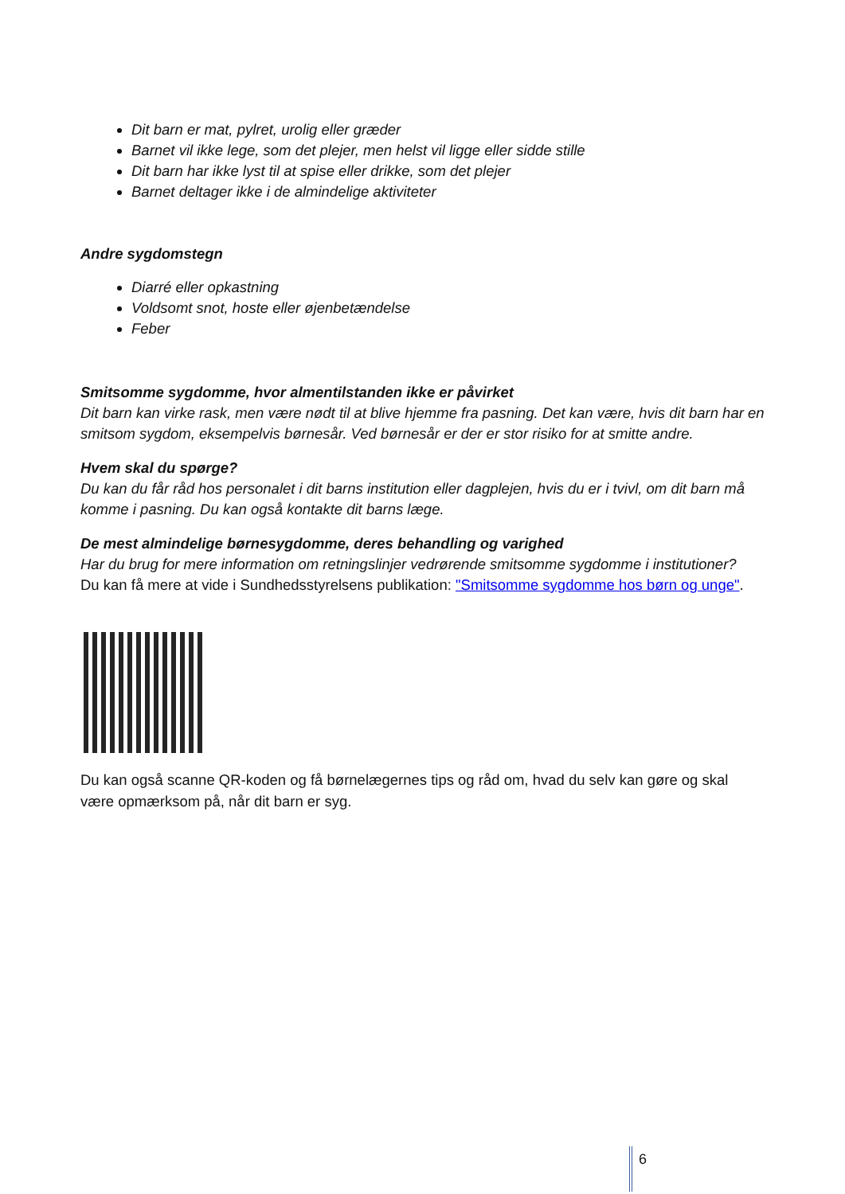Dit barn er mat, pylret, urolig eller græder
Barnet vil ikke lege, som det plejer, men helst vil ligge eller sidde stille
Dit barn har ikke lyst til at spise eller drikke, som det plejer
Barnet deltager ikke i de almindelige aktiviteter
Andre sygdomstegn
Diarré eller opkastning
Voldsomt snot, hoste eller øjenbetændelse
Feber
Smitsomme sygdomme, hvor almentilstanden ikke er påvirket
Dit barn kan virke rask, men være nødt til at blive hjemme fra pasning. Det kan være, hvis dit barn har en smitsom sygdom, eksempelvis børnesår. Ved børnesår er der er stor risiko for at smitte andre.
Hvem skal du spørge?
Du kan du får råd hos personalet i dit barns institution eller dagplejen, hvis du er i tvivl, om dit barn må komme i pasning. Du kan også kontakte dit barns læge.
De mest almindelige børnesygdomme, deres behandling og varighed
Har du brug for mere information om retningslinjer vedrørende smitsomme sygdomme i institutioner?
Du kan få mere at vide i Sundhedsstyrelsens publikation: "Smitsomme sygdomme hos børn og unge".
Du kan også scanne QR-koden og få børnelægernes tips og råd om, hvad du selv kan gøre og skal være opmærksom på, når dit barn er syg.
6